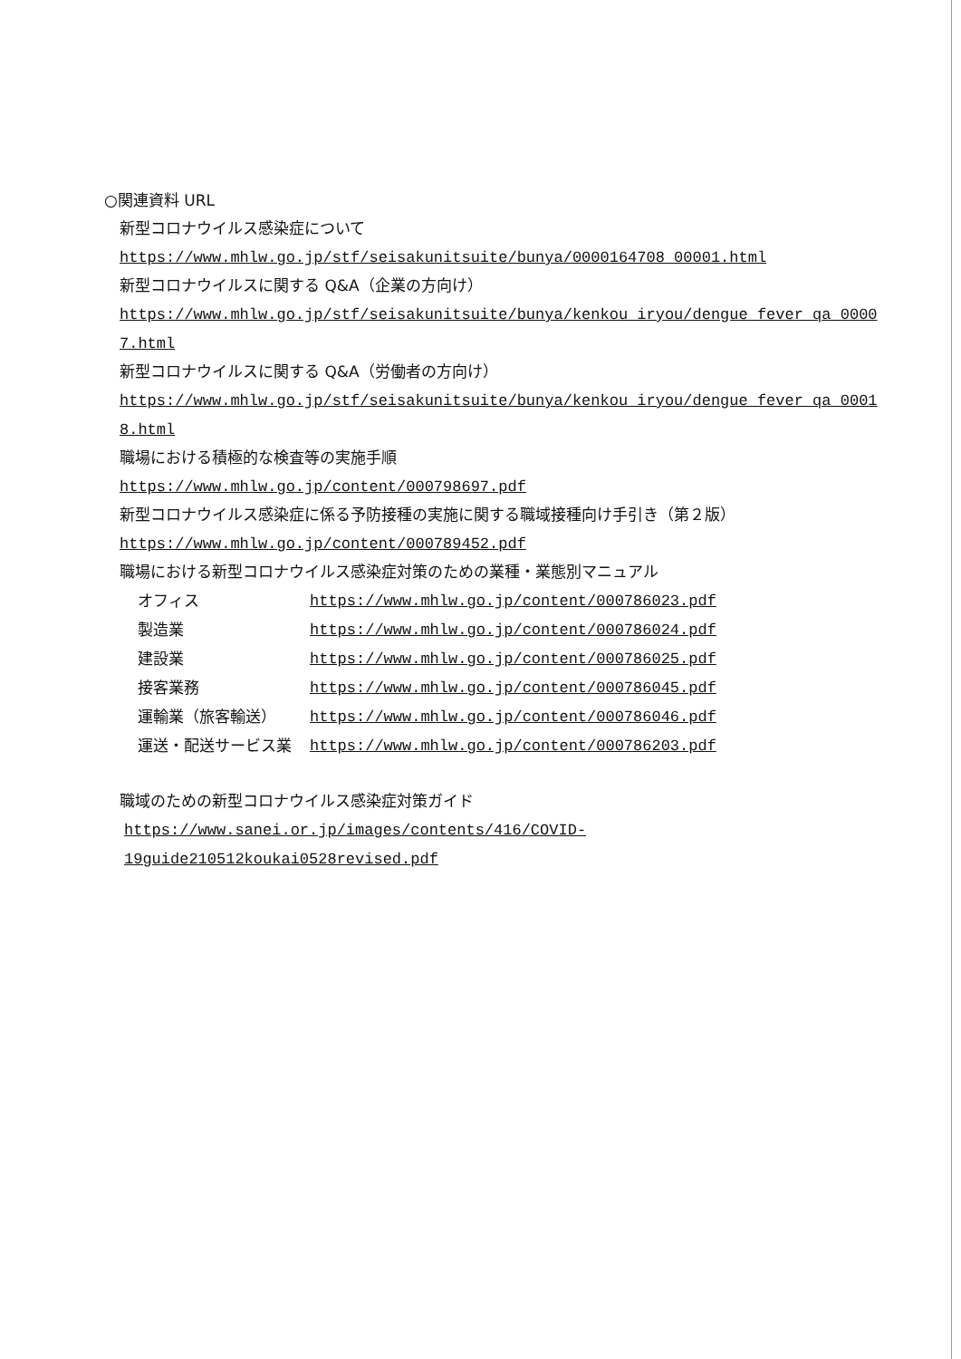○関連資料 URL
新型コロナウイルス感染症について
https://www.mhlw.go.jp/stf/seisakunitsuite/bunya/0000164708_00001.html
新型コロナウイルスに関する Q&A（企業の方向け）
https://www.mhlw.go.jp/stf/seisakunitsuite/bunya/kenkou_iryou/dengue_fever_qa_0000
7.html
新型コロナウイルスに関する Q&A（労働者の方向け）
https://www.mhlw.go.jp/stf/seisakunitsuite/bunya/kenkou_iryou/dengue_fever_qa_0001
8.html
職場における積極的な検査等の実施手順
https://www.mhlw.go.jp/content/000798697.pdf
新型コロナウイルス感染症に係る予防接種の実施に関する職域接種向け手引き（第２版）
https://www.mhlw.go.jp/content/000789452.pdf
職場における新型コロナウイルス感染症対策のための業種・業態別マニュアル
| オフィス | https://www.mhlw.go.jp/content/000786023.pdf |
| 製造業 | https://www.mhlw.go.jp/content/000786024.pdf |
| 建設業 | https://www.mhlw.go.jp/content/000786025.pdf |
| 接客業務 | https://www.mhlw.go.jp/content/000786045.pdf |
| 運輸業（旅客輸送） | https://www.mhlw.go.jp/content/000786046.pdf |
| 運送・配送サービス業 | https://www.mhlw.go.jp/content/000786203.pdf |
職域のための新型コロナウイルス感染症対策ガイド
https://www.sanei.or.jp/images/contents/416/COVID-
19guide210512koukai0528revised.pdf